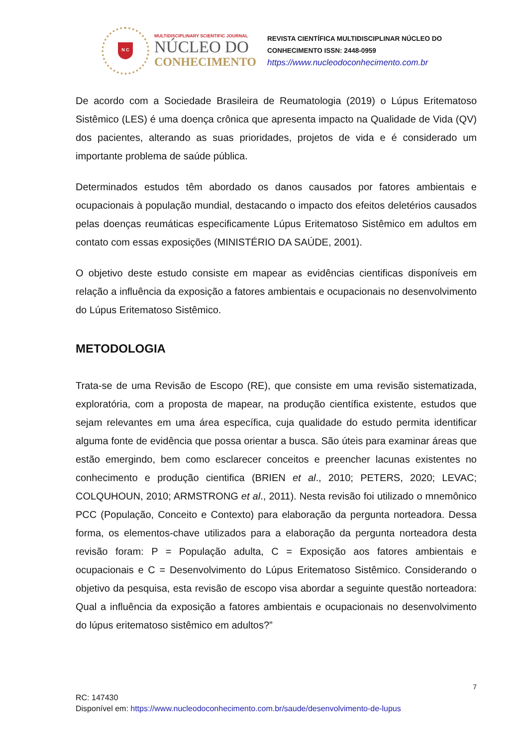N C
MULTIDISCIPLINARY SCIENTIFIC JOURNAL
NÚCLEO DO
CONHECIMENTO
REVISTA CIENTÍFICA MULTIDISCIPLINAR NÚCLEO DO
CONHECIMENTO ISSN: 2448-0959
https://www.nucleodoconhecimento.com.br
De acordo com a Sociedade Brasileira de Reumatologia (2019) o Lúpus Eritematoso Sistêmico (LES) é uma doença crônica que apresenta impacto na Qualidade de Vida (QV) dos pacientes, alterando as suas prioridades, projetos de vida e é considerado um importante problema de saúde pública.
Determinados estudos têm abordado os danos causados por fatores ambientais e ocupacionais à população mundial, destacando o impacto dos efeitos deletérios causados pelas doenças reumáticas especificamente Lúpus Eritematoso Sistêmico em adultos em contato com essas exposições (MINISTÉRIO DA SAÚDE, 2001).
O objetivo deste estudo consiste em mapear as evidências cientificas disponíveis em relação a influência da exposição a fatores ambientais e ocupacionais no desenvolvimento do Lúpus Eritematoso Sistêmico.
METODOLOGIA
Trata-se de uma Revisão de Escopo (RE), que consiste em uma revisão sistematizada, exploratória, com a proposta de mapear, na produção científica existente, estudos que sejam relevantes em uma área específica, cuja qualidade do estudo permita identificar alguma fonte de evidência que possa orientar a busca. São úteis para examinar áreas que estão emergindo, bem como esclarecer conceitos e preencher lacunas existentes no conhecimento e produção cientifica (BRIEN et al., 2010; PETERS, 2020; LEVAC; COLQUHOUN, 2010; ARMSTRONG et al., 2011). Nesta revisão foi utilizado o mnemônico PCC (População, Conceito e Contexto) para elaboração da pergunta norteadora. Dessa forma, os elementos-chave utilizados para a elaboração da pergunta norteadora desta revisão foram: P = População adulta, C = Exposição aos fatores ambientais e ocupacionais e C = Desenvolvimento do Lúpus Eritematoso Sistêmico. Considerando o objetivo da pesquisa, esta revisão de escopo visa abordar a seguinte questão norteadora: Qual a influência da exposição a fatores ambientais e ocupacionais no desenvolvimento do lúpus eritematoso sistêmico em adultos?”
7
RC: 147430
Disponível em: https://www.nucleodoconhecimento.com.br/saude/desenvolvimento-de-lupus